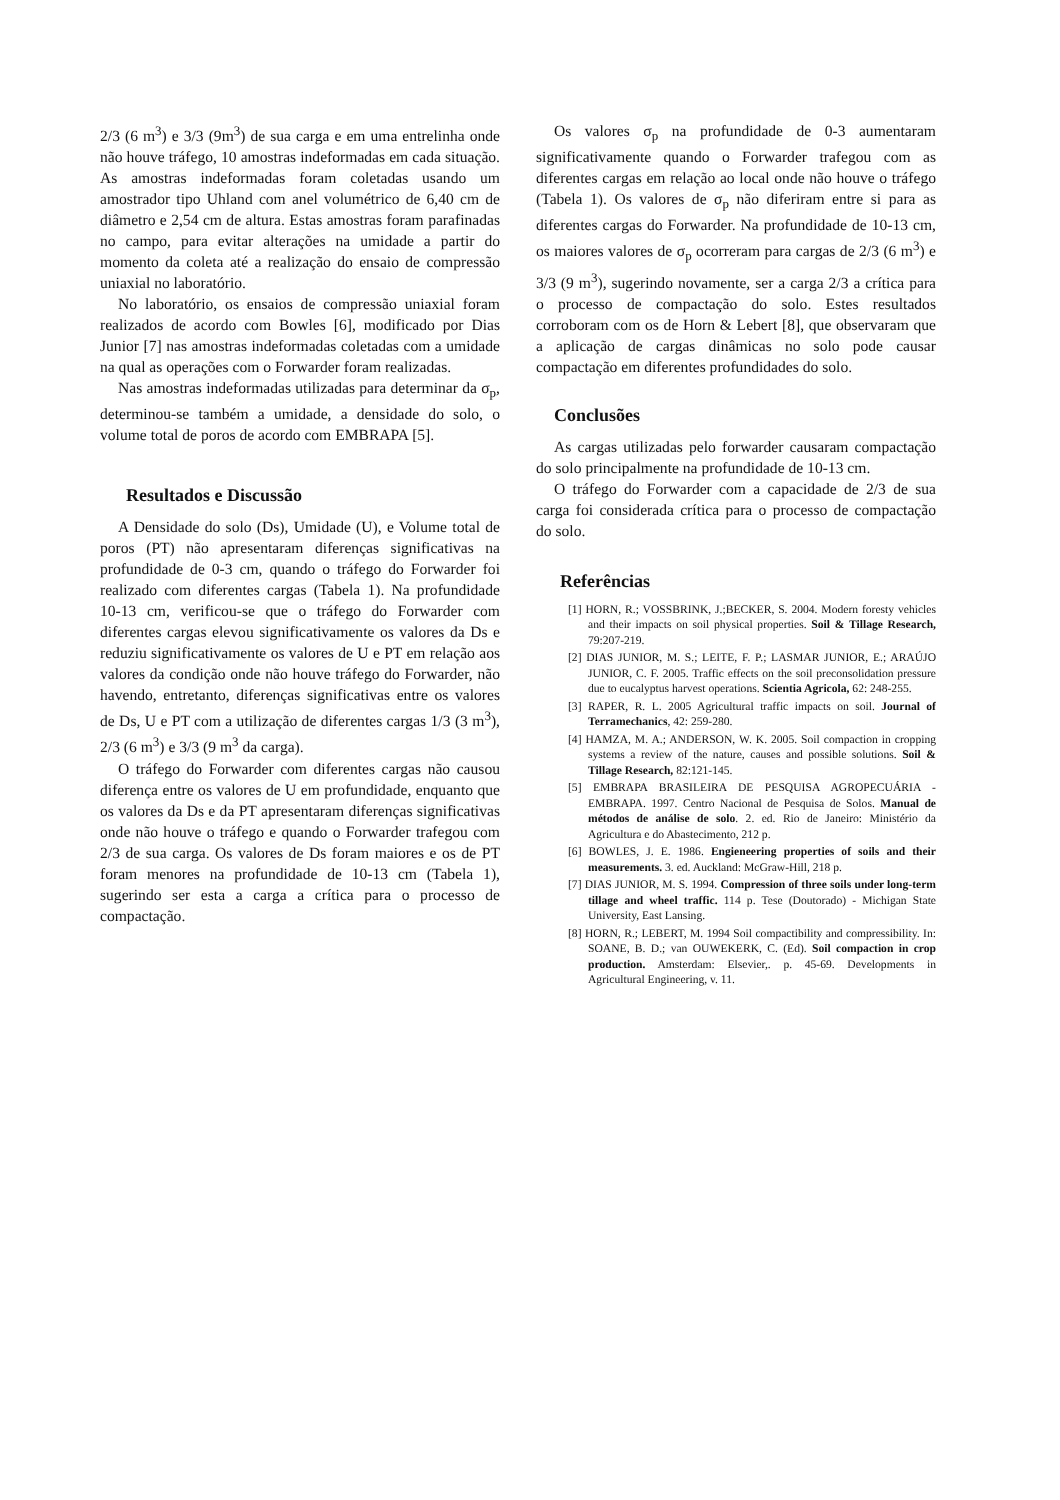2/3 (6 m<sup>3</sup>) e 3/3 (9m<sup>3</sup>) de sua carga e em uma entrelinha onde não houve tráfego, 10 amostras indeformadas em cada situação. As amostras indeformadas foram coletadas usando um amostrador tipo Uhland com anel volumétrico de 6,40 cm de diâmetro e 2,54 cm de altura. Estas amostras foram parafinadas no campo, para evitar alterações na umidade a partir do momento da coleta até a realização do ensaio de compressão uniaxial no laboratório.
No laboratório, os ensaios de compressão uniaxial foram realizados de acordo com Bowles [6], modificado por Dias Junior [7] nas amostras indeformadas coletadas com a umidade na qual as operações com o Forwarder foram realizadas.
Nas amostras indeformadas utilizadas para determinar da σ<sub>p</sub>, determinou-se também a umidade, a densidade do solo, o volume total de poros de acordo com EMBRAPA [5].
Resultados e Discussão
A Densidade do solo (Ds), Umidade (U), e Volume total de poros (PT) não apresentaram diferenças significativas na profundidade de 0-3 cm, quando o tráfego do Forwarder foi realizado com diferentes cargas (Tabela 1). Na profundidade 10-13 cm, verificou-se que o tráfego do Forwarder com diferentes cargas elevou significativamente os valores da Ds e reduziu significativamente os valores de U e PT em relação aos valores da condição onde não houve tráfego do Forwarder, não havendo, entretanto, diferenças significativas entre os valores de Ds, U e PT com a utilização de diferentes cargas 1/3 (3 m<sup>3</sup>), 2/3 (6 m<sup>3</sup>) e 3/3 (9 m<sup>3</sup> da carga).
O tráfego do Forwarder com diferentes cargas não causou diferença entre os valores de U em profundidade, enquanto que os valores da Ds e da PT apresentaram diferenças significativas onde não houve o tráfego e quando o Forwarder trafegou com 2/3 de sua carga. Os valores de Ds foram maiores e os de PT foram menores na profundidade de 10-13 cm (Tabela 1), sugerindo ser esta a carga a crítica para o processo de compactação.
Os valores σ<sub>p</sub> na profundidade de 0-3 aumentaram significativamente quando o Forwarder trafegou com as diferentes cargas em relação ao local onde não houve o tráfego (Tabela 1). Os valores de σ<sub>p</sub> não diferiram entre si para as diferentes cargas do Forwarder. Na profundidade de 10-13 cm, os maiores valores de σ<sub>p</sub> ocorreram para cargas de 2/3 (6 m<sup>3</sup>) e 3/3 (9 m<sup>3</sup>), sugerindo novamente, ser a carga 2/3 a crítica para o processo de compactação do solo. Estes resultados corroboram com os de Horn & Lebert [8], que observaram que a aplicação de cargas dinâmicas no solo pode causar compactação em diferentes profundidades do solo.
Conclusões
As cargas utilizadas pelo forwarder causaram compactação do solo principalmente na profundidade de 10-13 cm.
O tráfego do Forwarder com a capacidade de 2/3 de sua carga foi considerada crítica para o processo de compactação do solo.
Referências
[1] HORN, R.; VOSSBRINK, J.;BECKER, S. 2004. Modern foresty vehicles and their impacts on soil physical properties. Soil & Tillage Research, 79:207-219.
[2] DIAS JUNIOR, M. S.; LEITE, F. P.; LASMAR JUNIOR, E.; ARAÚJO JUNIOR, C. F. 2005. Traffic effects on the soil preconsolidation pressure due to eucalyptus harvest operations. Scientia Agricola, 62: 248-255.
[3] RAPER, R. L. 2005 Agricultural traffic impacts on soil. Journal of Terramechanics, 42: 259-280.
[4] HAMZA, M. A.; ANDERSON, W. K. 2005. Soil compaction in cropping systems a review of the nature, causes and possible solutions. Soil & Tillage Research, 82:121-145.
[5] EMBRAPA BRASILEIRA DE PESQUISA AGROPECUÁRIA - EMBRAPA. 1997. Centro Nacional de Pesquisa de Solos. Manual de métodos de análise de solo. 2. ed. Rio de Janeiro: Ministério da Agricultura e do Abastecimento, 212 p.
[6] BOWLES, J. E. 1986. Engieneering properties of soils and their measurements. 3. ed. Auckland: McGraw-Hill, 218 p.
[7] DIAS JUNIOR, M. S. 1994. Compression of three soils under long-term tillage and wheel traffic. 114 p. Tese (Doutorado) - Michigan State University, East Lansing.
[8] HORN, R.; LEBERT, M. 1994 Soil compactibility and compressibility. In: SOANE, B. D.; van OUWEKERK, C. (Ed). Soil compaction in crop production. Amsterdam: Elsevier,. p. 45-69. Developments in Agricultural Engineering, v. 11.